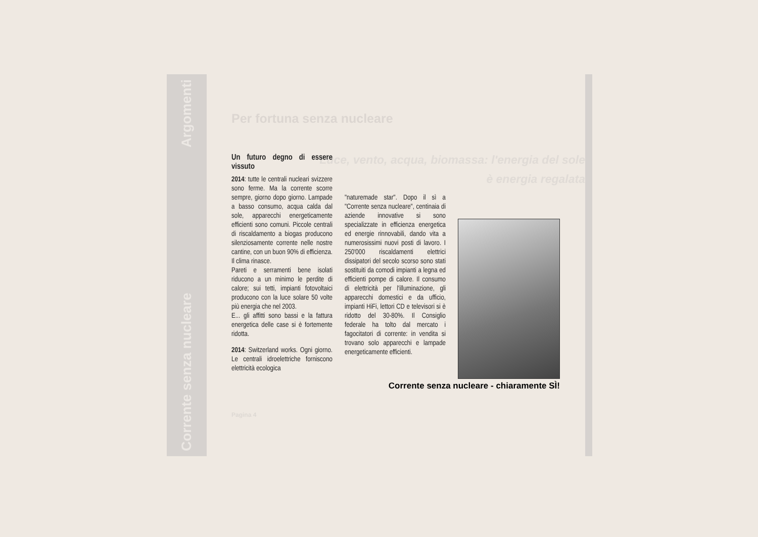Corrente senza nucleare Argomenti
Per fortuna senza nucleare
Luce, vento, acqua, biomassa: l'energia del sole è energia regalata
Un futuro degno di essere vissuto
2014: tutte le centrali nucleari svizzere sono ferme. Ma la corrente scorre sempre, giorno dopo giorno. Lampade a basso consumo, acqua calda dal sole, apparecchi energeticamente efficienti sono comuni. Piccole centrali di riscaldamento a biogas producono silenziosamente corrente nelle nostre cantine, con un buon 90% di efficienza. Il clima rinasce.
Pareti e serramenti bene isolati riducono a un minimo le perdite di calore; sui tetti, impianti fotovoltaici producono con la luce solare 50 volte più energia che nel 2003.
E... gli affitti sono bassi e la fattura energetica delle case si è fortemente ridotta.
2014: Switzerland works. Ogni giorno. Le centrali idroelettriche forniscono elettricità ecologica
"naturemade star". Dopo il sì a "Corrente senza nucleare", centinaia di aziende innovative si sono specializzate in efficienza energetica ed energie rinnovabili, dando vita a numerosissimi nuovi posti di lavoro. I 250'000 riscaldamenti elettrici dissipatori del secolo scorso sono stati sostituiti da comodi impianti a legna ed efficienti pompe di calore. Il consumo di elettricità per l'illuminazione, gli apparecchi domestici e da ufficio, impianti HiFi, lettori CD e televisori si è ridotto del 30-80%. Il Consiglio federale ha tolto dal mercato i fagocitatori di corrente: in vendita si trovano solo apparecchi e lampade energeticamente efficienti.
Corrente senza nucleare - chiaramente SÌ!
Pagina 4